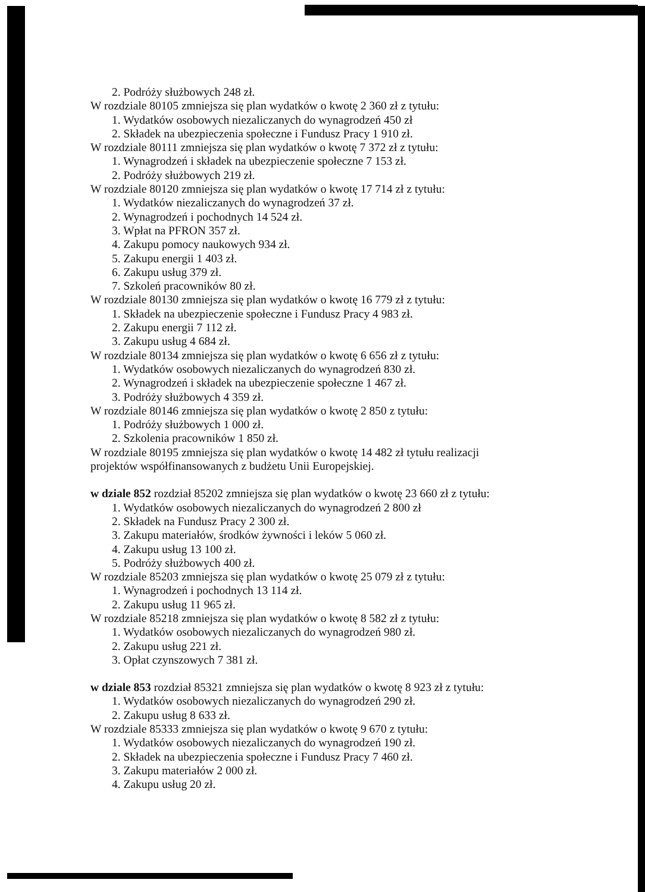2. Podróży służbowych 248 zł.
W rozdziale 80105 zmniejsza się plan wydatków o kwotę 2 360 zł z tytułu:
1. Wydatków osobowych niezaliczanych do wynagrodzeń 450 zł
2. Składek na ubezpieczenia społeczne i Fundusz Pracy 1 910 zł.
W rozdziale 80111 zmniejsza się plan wydatków o kwotę 7 372 zł z tytułu:
1. Wynagrodzeń i składek na ubezpieczenie społeczne 7 153 zł.
2. Podróży służbowych 219 zł.
W rozdziale 80120 zmniejsza się plan wydatków o kwotę 17 714 zł z tytułu:
1. Wydatków niezaliczanych do wynagrodzeń 37 zł.
2. Wynagrodzeń i pochodnych 14 524 zł.
3. Wpłat na PFRON 357 zł.
4. Zakupu pomocy naukowych 934 zł.
5. Zakupu energii 1 403 zł.
6. Zakupu usług 379 zł.
7. Szkoleń pracowników 80 zł.
W rozdziale 80130 zmniejsza się plan wydatków o kwotę 16 779 zł z tytułu:
1. Składek na ubezpieczenie społeczne i Fundusz Pracy 4 983 zł.
2. Zakupu energii 7 112 zł.
3. Zakupu usług 4 684 zł.
W rozdziale 80134 zmniejsza się plan wydatków o kwotę 6 656 zł z tytułu:
1. Wydatków osobowych niezaliczanych do wynagrodzeń 830 zł.
2. Wynagrodzeń i składek na ubezpieczenie społeczne 1 467 zł.
3. Podróży służbowych 4 359 zł.
W rozdziale 80146 zmniejsza się plan wydatków o kwotę 2 850 z tytułu:
1. Podróży służbowych 1 000 zł.
2. Szkolenia pracowników 1 850 zł.
W rozdziale 80195 zmniejsza się plan wydatków o kwotę 14 482 zł tytułu realizacji projektów współfinansowanych z budżetu Unii Europejskiej.
w dziale 852 rozdział 85202 zmniejsza się plan wydatków o kwotę 23 660 zł z tytułu:
1. Wydatków osobowych niezaliczanych do wynagrodzeń 2 800 zł
2. Składek na Fundusz Pracy 2 300 zł.
3. Zakupu materiałów, środków żywności i leków 5 060 zł.
4. Zakupu usług 13 100 zł.
5. Podróży służbowych 400 zł.
W rozdziale 85203 zmniejsza się plan wydatków o kwotę 25 079 zł z tytułu:
1. Wynagrodzeń i pochodnych 13 114 zł.
2. Zakupu usług 11 965 zł.
W rozdziale 85218 zmniejsza się plan wydatków o kwotę 8 582 zł z tytułu:
1. Wydatków osobowych niezaliczanych do wynagrodzeń 980 zł.
2. Zakupu usług 221 zł.
3. Opłat czynszowych 7 381 zł.
w dziale 853 rozdział 85321 zmniejsza się plan wydatków o kwotę 8 923 zł z tytułu:
1. Wydatków osobowych niezaliczanych do wynagrodzeń 290 zł.
2. Zakupu usług 8 633 zł.
W rozdziale 85333 zmniejsza się plan wydatków o kwotę 9 670 z tytułu:
1. Wydatków osobowych niezaliczanych do wynagrodzeń 190 zł.
2. Składek na ubezpieczenia społeczne i Fundusz Pracy 7 460 zł.
3. Zakupu materiałów 2 000 zł.
4. Zakupu usług 20 zł.